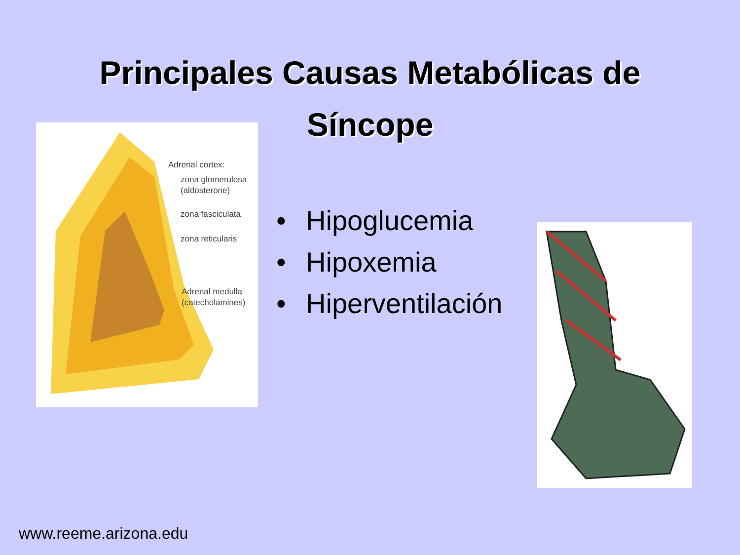Principales Causas Metabólicas de
Síncope
Adrenal cortex:
zona glomerulosa
(aldosterone)
zona fasciculata
zona reticularis
Adrenal medulla
(catecholamines)
• Hipoglucemia
• Hipoxemia
• Hiperventilación
www.reeme.arizona.edu